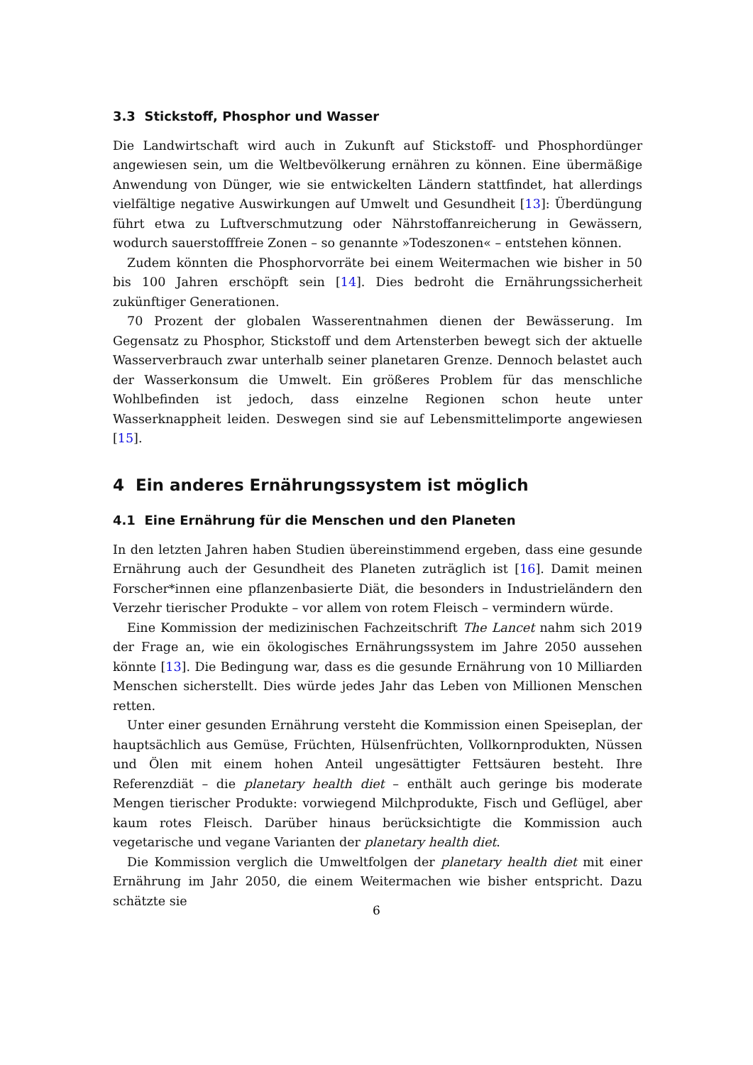3.3 Stickstoff, Phosphor und Wasser
Die Landwirtschaft wird auch in Zukunft auf Stickstoff- und Phosphordünger angewiesen sein, um die Weltbevölkerung ernähren zu können. Eine übermäßige Anwendung von Dünger, wie sie entwickelten Ländern stattfindet, hat allerdings vielfältige negative Auswirkungen auf Umwelt und Gesundheit [13]: Überdüngung führt etwa zu Luftverschmutzung oder Nährstoffanreicherung in Gewässern, wodurch sauerstofffreie Zonen – so genannte »Todeszonen« – entstehen können.
Zudem könnten die Phosphorvorräte bei einem Weitermachen wie bisher in 50 bis 100 Jahren erschöpft sein [14]. Dies bedroht die Ernährungssicherheit zukünftiger Generationen.
70 Prozent der globalen Wasserentnahmen dienen der Bewässerung. Im Gegensatz zu Phosphor, Stickstoff und dem Artensterben bewegt sich der aktuelle Wasserverbrauch zwar unterhalb seiner planetaren Grenze. Dennoch belastet auch der Wasserkonsum die Umwelt. Ein größeres Problem für das menschliche Wohlbefinden ist jedoch, dass einzelne Regionen schon heute unter Wasserknappheit leiden. Deswegen sind sie auf Lebensmittelimporte angewiesen [15].
4 Ein anderes Ernährungssystem ist möglich
4.1 Eine Ernährung für die Menschen und den Planeten
In den letzten Jahren haben Studien übereinstimmend ergeben, dass eine gesunde Ernährung auch der Gesundheit des Planeten zuträglich ist [16]. Damit meinen Forscher*innen eine pflanzenbasierte Diät, die besonders in Industrieländern den Verzehr tierischer Produkte – vor allem von rotem Fleisch – vermindern würde.
Eine Kommission der medizinischen Fachzeitschrift The Lancet nahm sich 2019 der Frage an, wie ein ökologisches Ernährungssystem im Jahre 2050 aussehen könnte [13]. Die Bedingung war, dass es die gesunde Ernährung von 10 Milliarden Menschen sicherstellt. Dies würde jedes Jahr das Leben von Millionen Menschen retten.
Unter einer gesunden Ernährung versteht die Kommission einen Speiseplan, der hauptsächlich aus Gemüse, Früchten, Hülsenfrüchten, Vollkornprodukten, Nüssen und Ölen mit einem hohen Anteil ungesättigter Fettsäuren besteht. Ihre Referenzdiät – die planetary health diet – enthält auch geringe bis moderate Mengen tierischer Produkte: vorwiegend Milchprodukte, Fisch und Geflügel, aber kaum rotes Fleisch. Darüber hinaus berücksichtigte die Kommission auch vegetarische und vegane Varianten der planetary health diet.
Die Kommission verglich die Umweltfolgen der planetary health diet mit einer Ernährung im Jahr 2050, die einem Weitermachen wie bisher entspricht. Dazu schätzte sie
6